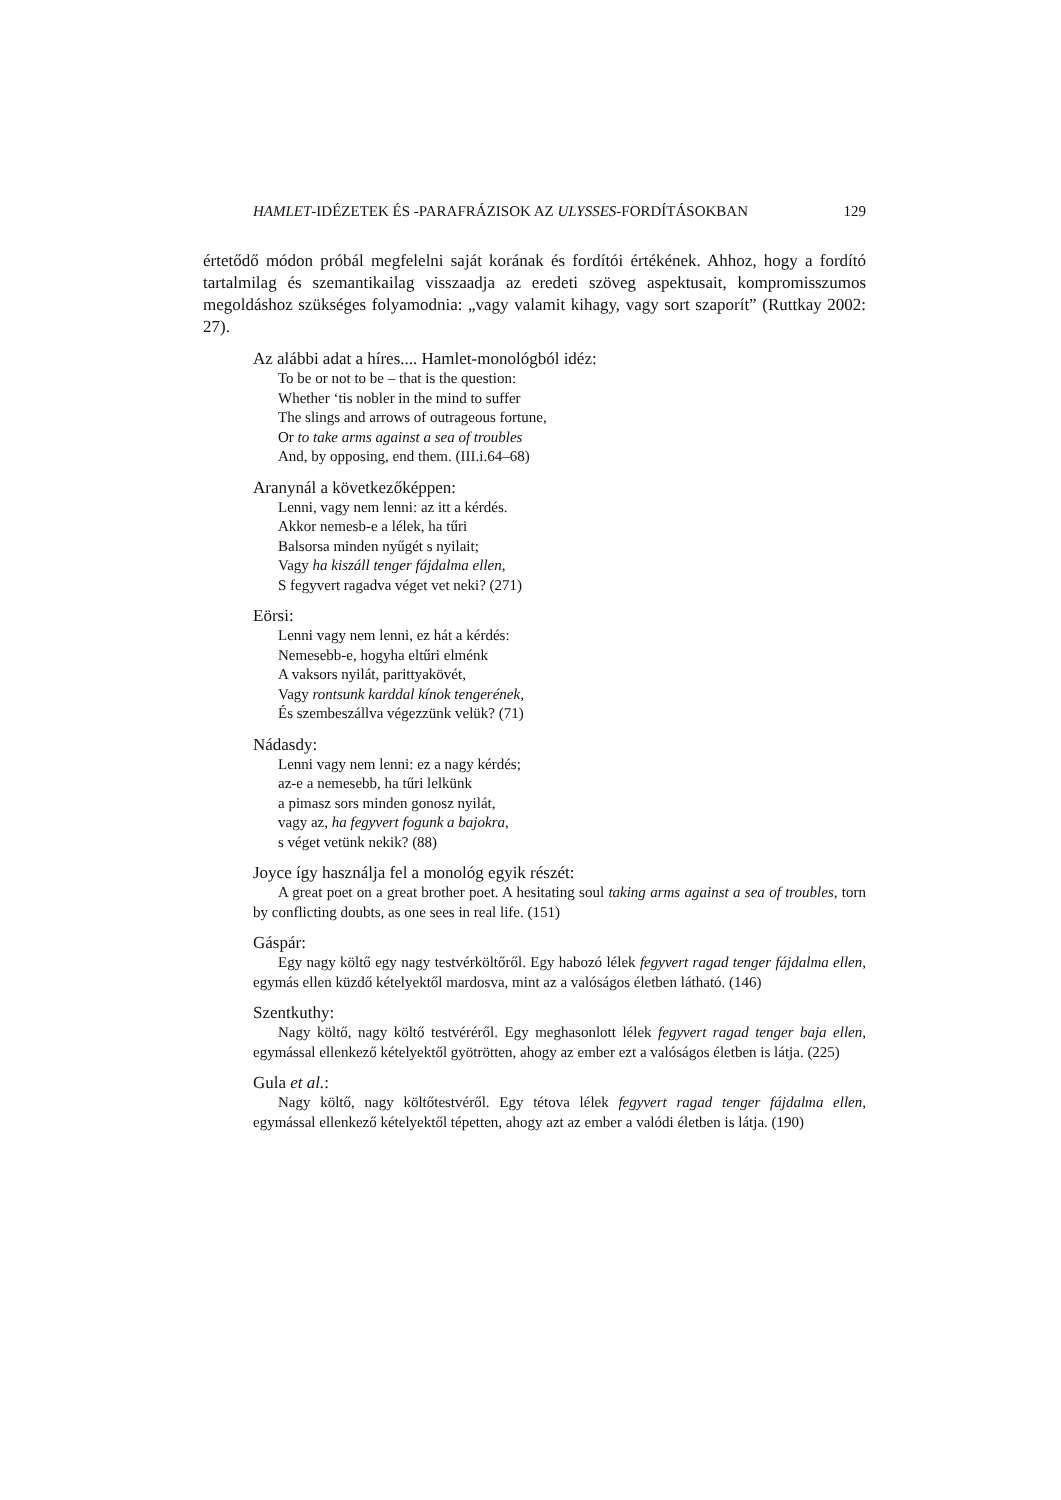HAMLET-IDÉZETEK ÉS -PARAFRÁZISOK AZ ULYSSES-FORDÍTÁSOKBAN 129
értetődő módon próbál megfelelni saját korának és fordítói értékének. Ahhoz, hogy a fordító tartalmilag és szemantikailag visszaadja az eredeti szöveg aspektusait, kompromisszumos megoldáshoz szükséges folyamodnia: „vagy valamit kihagy, vagy sort szaporít” (Ruttkay 2002: 27).
Az alábbi adat a híres.... Hamlet-monológból idéz:
To be or not to be – that is the question:
Whether ‘tis nobler in the mind to suffer
The slings and arrows of outrageous fortune,
Or to take arms against a sea of troubles
And, by opposing, end them. (III.i.64–68)
Aranynál a következőképpen:
Lenni, vagy nem lenni: az itt a kérdés.
Akkor nemesb-e a lélek, ha tűri
Balsorsa minden nyűgét s nyilait;
Vagy ha kiszáll tenger fájdalma ellen,
S fegyvert ragadva véget vet neki? (271)
Eörsi:
Lenni vagy nem lenni, ez hát a kérdés:
Nemesebb-e, hogyha eltűri elménk
A vaksors nyilát, parittyakövét,
Vagy rontsunk karddal kínok tengerének,
És szembeszállva végezzünk velük? (71)
Nádasdy:
Lenni vagy nem lenni: ez a nagy kérdés;
az-e a nemesebb, ha tűri lelkünk
a pimasz sors minden gonosz nyilát,
vagy az, ha fegyvert fogunk a bajokra,
s véget vetünk nekik? (88)
Joyce így használja fel a monológ egyik részét:
A great poet on a great brother poet. A hesitating soul taking arms against a sea of troubles, torn by conflicting doubts, as one sees in real life. (151)
Gáspár:
Egy nagy költő egy nagy testvérköltőről. Egy habozó lélek fegyvert ragad tenger fájdalma ellen, egymás ellen küzdő kételyektől mardosva, mint az a valóságos életben látható. (146)
Szentkuthy:
Nagy költő, nagy költő testvéréről. Egy meghasonlott lélek fegyvert ragad tenger baja ellen, egymással ellenkező kételyektől gyötrötten, ahogy az ember ezt a valóságos életben is látja. (225)
Gula et al.:
Nagy költő, nagy költőtestvéről. Egy tétova lélek fegyvert ragad tenger fájdalma ellen, egymással ellenkező kételyektől tépetten, ahogy azt az ember a valódi életben is látja. (190)